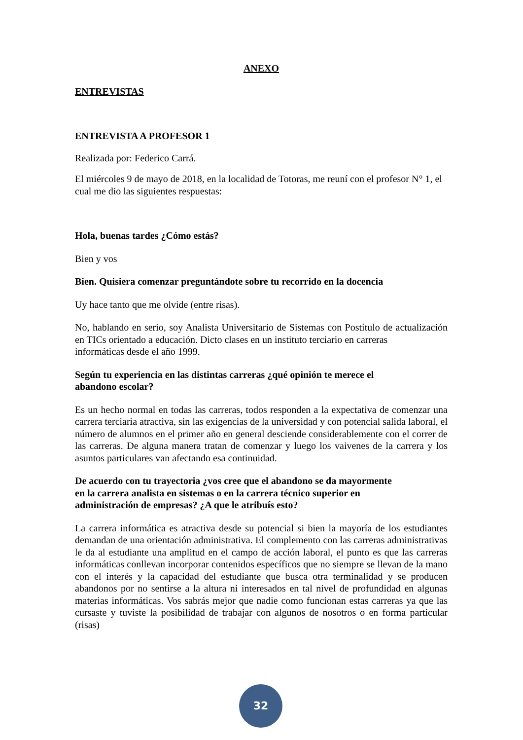ANEXO
ENTREVISTAS
ENTREVISTA A PROFESOR 1
Realizada por: Federico Carrá.
El miércoles 9 de mayo de 2018, en la localidad de Totoras, me reuní con el profesor N° 1, el cual me dio las siguientes respuestas:
Hola, buenas tardes ¿Cómo estás?
Bien y vos
Bien. Quisiera comenzar preguntándote sobre tu recorrido en la docencia
Uy hace tanto que me olvide (entre risas).
No, hablando en serio, soy Analista Universitario de Sistemas con Postítulo de actualización en TICs orientado a educación. Dicto clases en un instituto terciario en carreras
informáticas desde el año 1999.
Según tu experiencia en las distintas carreras ¿qué opinión te merece el
abandono escolar?
Es un hecho normal en todas las carreras, todos responden a la expectativa de comenzar una carrera terciaria atractiva, sin las exigencias de la universidad y con potencial salida laboral, el número de alumnos en el primer año en general desciende considerablemente con el correr de las carreras. De alguna manera tratan de comenzar y luego los vaivenes de la carrera y los asuntos particulares van afectando esa continuidad.
De acuerdo con tu trayectoria ¿vos cree que el abandono se da mayormente
en la carrera analista en sistemas o en la carrera técnico superior en
administración de empresas? ¿A que le atribuís esto?
La carrera informática es atractiva desde su potencial si bien la mayoría de los estudiantes demandan de una orientación administrativa. El complemento con las carreras administrativas le da al estudiante una amplitud en el campo de acción laboral, el punto es que las carreras informáticas conllevan incorporar contenidos específicos que no siempre se llevan de la mano con el interés y la capacidad del estudiante que busca otra terminalidad y se producen abandonos por no sentirse a la altura ni interesados en tal nivel de profundidad en algunas materias informáticas. Vos sabrás mejor que nadie como funcionan estas carreras ya que las cursaste y tuviste la posibilidad de trabajar con algunos de nosotros o en forma particular (risas)
32